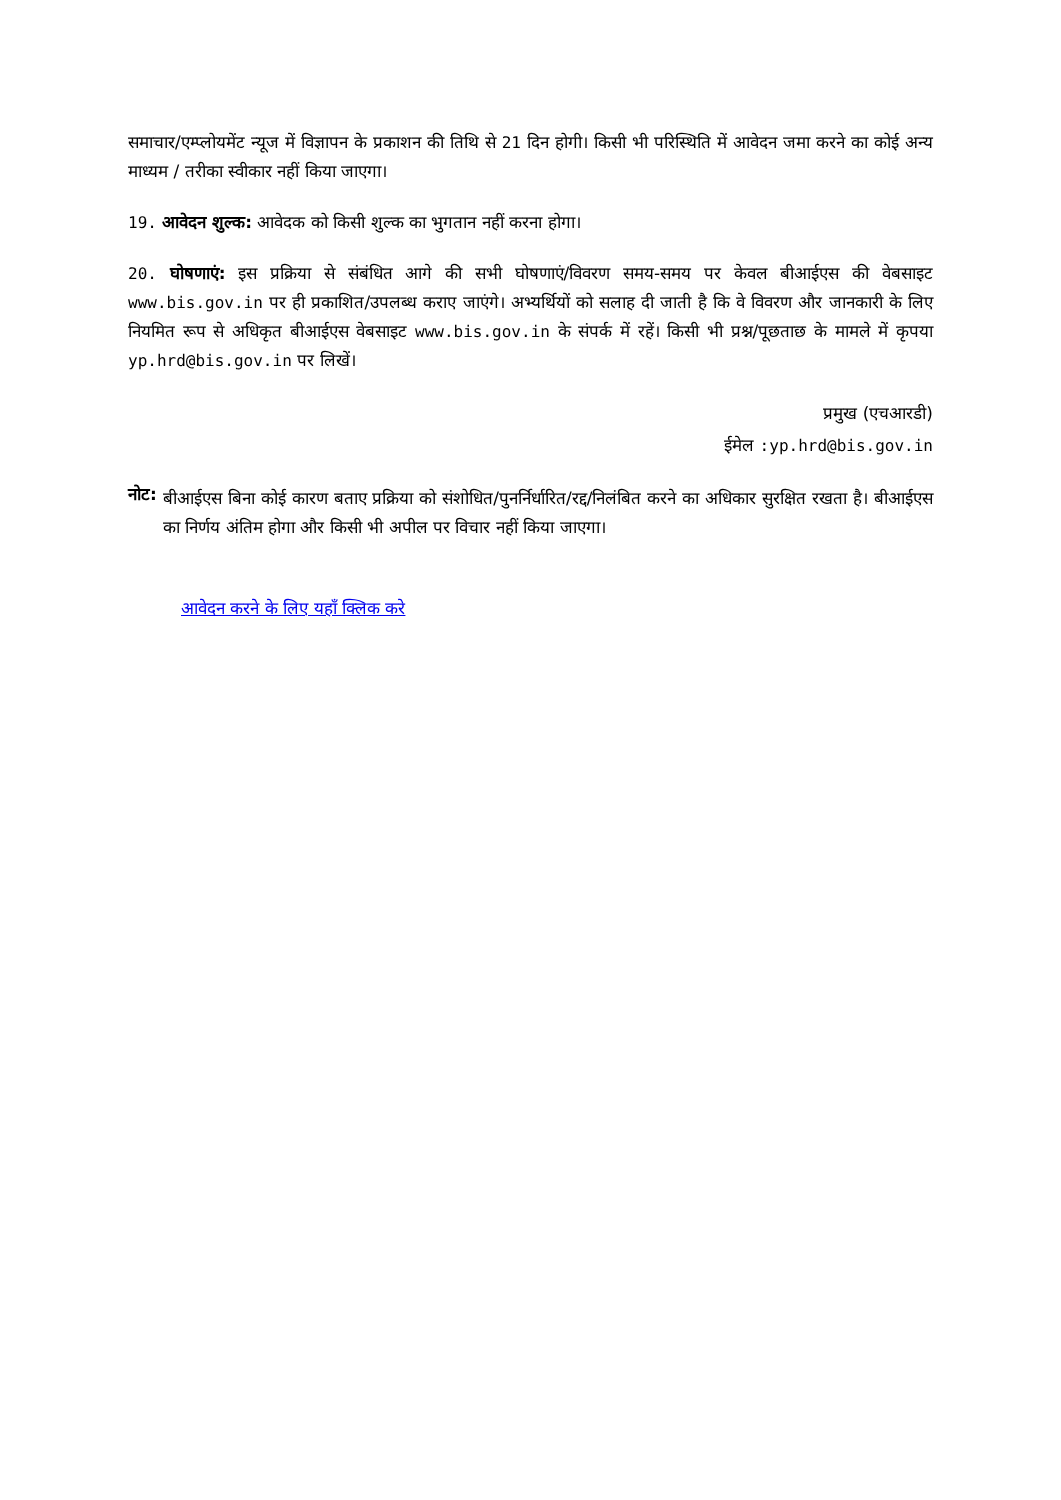समाचार/एम्प्लोयमेंट न्यूज में विज्ञापन के प्रकाशन की तिथि से 21 दिन होगी। किसी भी परिस्थिति में आवेदन जमा करने का कोई अन्य माध्यम / तरीका स्वीकार नहीं किया जाएगा।
19. आवेदन शुल्क: आवेदक को किसी शुल्क का भुगतान नहीं करना होगा।
20. घोषणाएं: इस प्रक्रिया से संबंधित आगे की सभी घोषणाएं/विवरण समय-समय पर केवल बीआईएस की वेबसाइट www.bis.gov.in पर ही प्रकाशित/उपलब्ध कराए जाएंगे। अभ्यर्थियों को सलाह दी जाती है कि वे विवरण और जानकारी के लिए नियमित रूप से अधिकृत बीआईएस वेबसाइट www.bis.gov.in के संपर्क में रहें। किसी भी प्रश्न/पूछताछ के मामले में कृपया yp.hrd@bis.gov.in पर लिखें।
प्रमुख (एचआरडी)
ईमेल :yp.hrd@bis.gov.in
नोट:
बीआईएस बिना कोई कारण बताए प्रक्रिया को संशोधित/पुनर्निर्धारित/रद्द/निलंबित करने का अधिकार सुरक्षित रखता है। बीआईएस का निर्णय अंतिम होगा और किसी भी अपील पर विचार नहीं किया जाएगा।
आवेदन करने के लिए यहाँ क्लिक करे